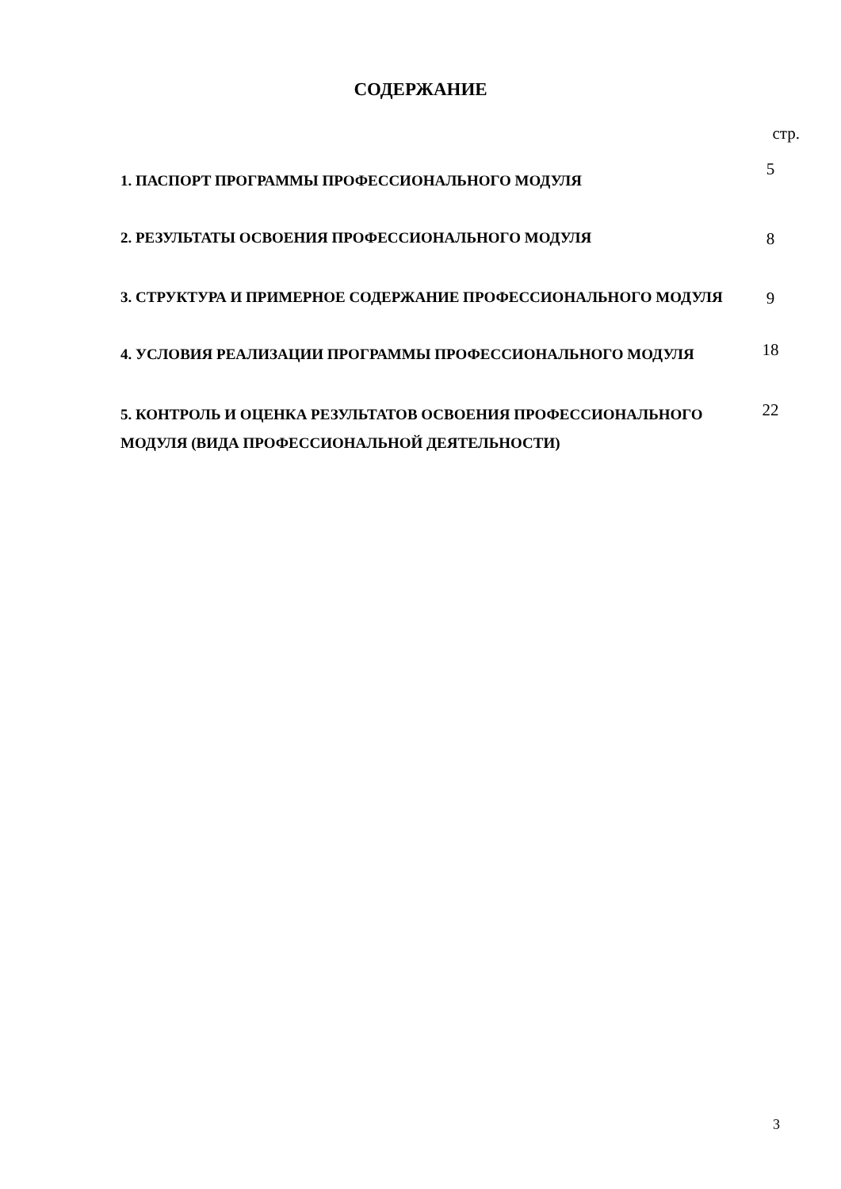СОДЕРЖАНИЕ
стр.
1. ПАСПОРТ ПРОГРАММЫ ПРОФЕССИОНАЛЬНОГО МОДУЛЯ
5
2. РЕЗУЛЬТАТЫ ОСВОЕНИЯ ПРОФЕССИОНАЛЬНОГО МОДУЛЯ
8
3. СТРУКТУРА И ПРИМЕРНОЕ СОДЕРЖАНИЕ ПРОФЕССИОНАЛЬНОГО МОДУЛЯ
9
4. УСЛОВИЯ РЕАЛИЗАЦИИ ПРОГРАММЫ ПРОФЕССИОНАЛЬНОГО МОДУЛЯ
18
5. КОНТРОЛЬ И ОЦЕНКА РЕЗУЛЬТАТОВ ОСВОЕНИЯ ПРОФЕССИОНАЛЬНОГО МОДУЛЯ (ВИДА ПРОФЕССИОНАЛЬНОЙ ДЕЯТЕЛЬНОСТИ)
22
3